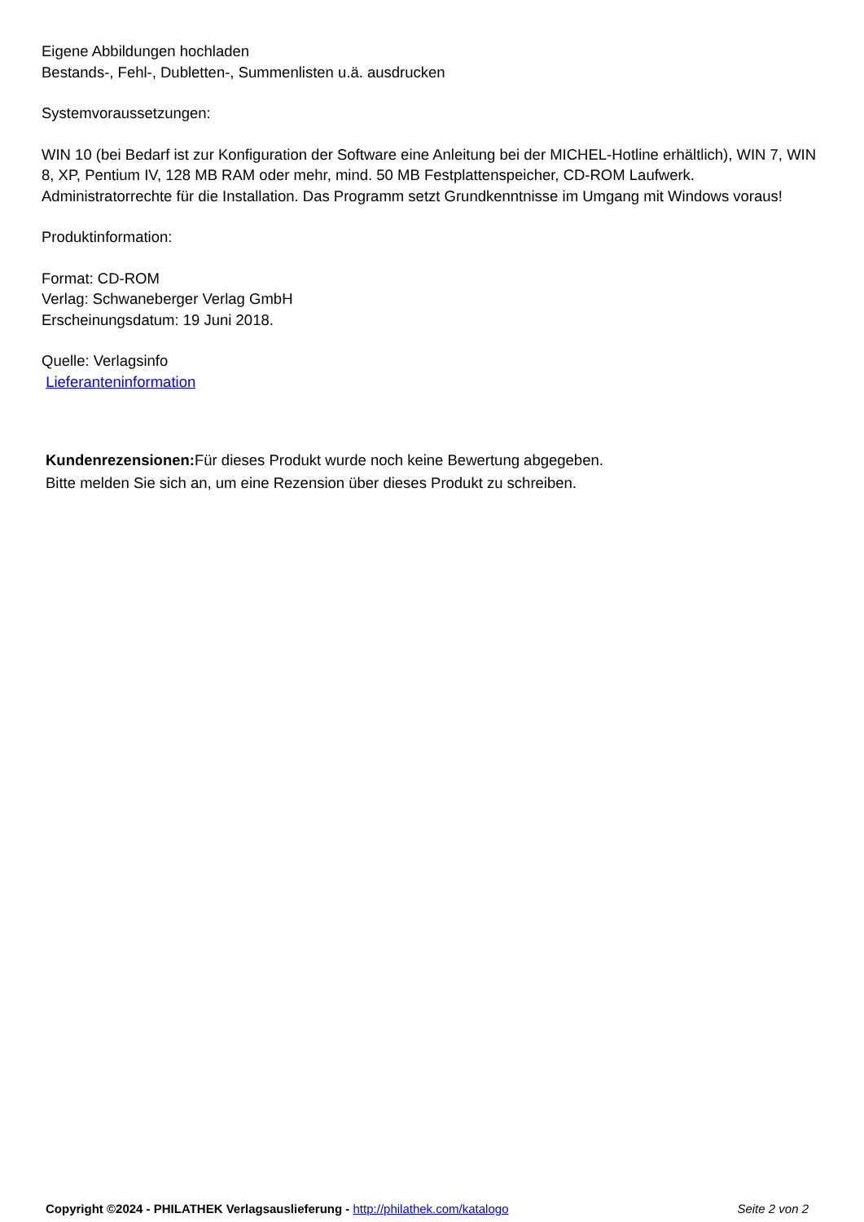Eigene Abbildungen hochladen
Bestands-, Fehl-, Dubletten-, Summenlisten u.ä. ausdrucken
Systemvoraussetzungen:
WIN 10 (bei Bedarf ist zur Konfiguration der Software eine Anleitung bei der MICHEL-Hotline erhältlich), WIN 7, WIN 8, XP, Pentium IV, 128 MB RAM oder mehr, mind. 50 MB Festplattenspeicher, CD-ROM Laufwerk. Administratorrechte für die Installation. Das Programm setzt Grundkenntnisse im Umgang mit Windows voraus!
Produktinformation:
Format: CD-ROM
Verlag: Schwaneberger Verlag GmbH
Erscheinungsdatum: 19 Juni 2018.
Quelle: Verlagsinfo
Lieferanteninformation
Kundenrezensionen: Für dieses Produkt wurde noch keine Bewertung abgegeben.
Bitte melden Sie sich an, um eine Rezension über dieses Produkt zu schreiben.
Copyright ©2024 - PHILATHEK Verlagsauslieferung - http://philathek.com/katalogo Seite 2 von 2